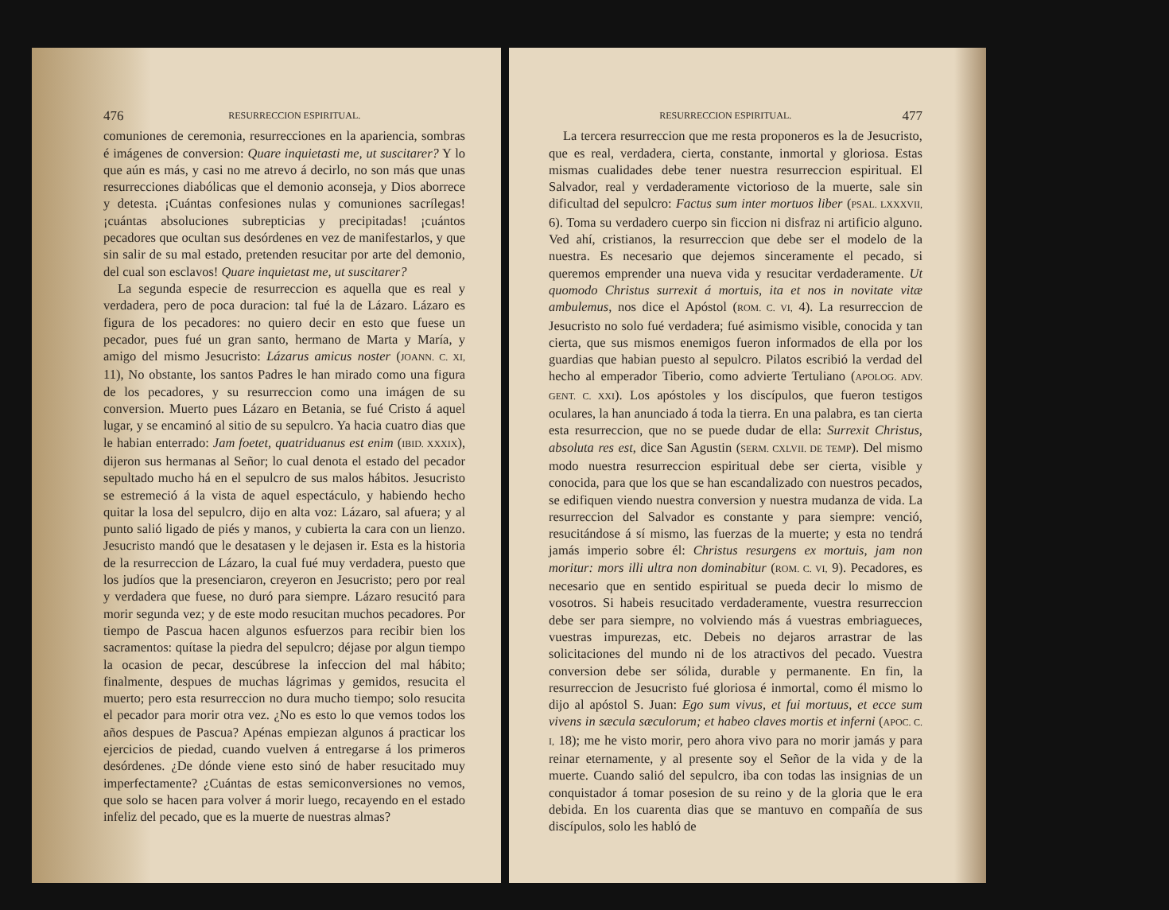476 RESURRECCION ESPIRITUAL.
comuniones de ceremonia, resurrecciones en la apariencia, sombras é imágenes de conversion: Quare inquietasti me, ut suscitarer? Y lo que aún es más, y casi no me atrevo á decirlo, no son más que unas resurrecciones diabólicas que el demonio aconseja, y Dios aborrece y detesta. ¡Cuántas confesiones nulas y comuniones sacrílegas! ¡cuántas absoluciones subrepticias y precipitadas! ¡cuántos pecadores que ocultan sus desórdenes en vez de manifestarlos, y que sin salir de su mal estado, pretenden resucitar por arte del demonio, del cual son esclavos! Quare inquietast me, ut suscitarer?
La segunda especie de resurreccion es aquella que es real y verdadera, pero de poca duracion: tal fué la de Lázaro. Lázaro es figura de los pecadores: no quiero decir en esto que fuese un pecador, pues fué un gran santo, hermano de Marta y María, y amigo del mismo Jesucristo: Lázarus amicus noster (JOANN. C. XI, 11), No obstante, los santos Padres le han mirado como una figura de los pecadores, y su resurreccion como una imágen de su conversion. Muerto pues Lázaro en Betania, se fué Cristo á aquel lugar, y se encaminó al sitio de su sepulcro. Ya hacia cuatro dias que le habian enterrado: Jam foetet, quatriduanus est enim (IBID. XXXIX), dijeron sus hermanas al Señor; lo cual denota el estado del pecador sepultado mucho há en el sepulcro de sus malos hábitos. Jesucristo se estremeció á la vista de aquel espectáculo, y habiendo hecho quitar la losa del sepulcro, dijo en alta voz: Lázaro, sal afuera; y al punto salió ligado de piés y manos, y cubierta la cara con un lienzo. Jesucristo mandó que le desatasen y le dejasen ir. Esta es la historia de la resurreccion de Lázaro, la cual fué muy verdadera, puesto que los judíos que la presenciaron, creyeron en Jesucristo; pero por real y verdadera que fuese, no duró para siempre. Lázaro resucitó para morir segunda vez; y de este modo resucitan muchos pecadores. Por tiempo de Pascua hacen algunos esfuerzos para recibir bien los sacramentos: quítase la piedra del sepulcro; déjase por algun tiempo la ocasion de pecar, descúbrese la infeccion del mal hábito; finalmente, despues de muchas lágrimas y gemidos, resucita el muerto; pero esta resurreccion no dura mucho tiempo; solo resucita el pecador para morir otra vez. ¿No es esto lo que vemos todos los años despues de Pascua? Apénas empiezan algunos á practicar los ejercicios de piedad, cuando vuelven á entregarse á los primeros desórdenes. ¿De dónde viene esto sinó de haber resucitado muy imperfectamente? ¿Cuántas de estas semiconversiones no vemos, que solo se hacen para volver á morir luego, recayendo en el estado infeliz del pecado, que es la muerte de nuestras almas?
RESURRECCION ESPIRITUAL. 477
La tercera resurreccion que me resta proponeros es la de Jesucristo, que es real, verdadera, cierta, constante, inmortal y gloriosa. Estas mismas cualidades debe tener nuestra resurreccion espiritual. El Salvador, real y verdaderamente victorioso de la muerte, sale sin dificultad del sepulcro: Factus sum inter mortuos liber (PSAL. LXXXVII, 6). Toma su verdadero cuerpo sin ficcion ni disfraz ni artificio alguno. Ved ahí, cristianos, la resurreccion que debe ser el modelo de la nuestra. Es necesario que dejemos sinceramente el pecado, si queremos emprender una nueva vida y resucitar verdaderamente. Ut quomodo Christus surrexit á mortuis, ita et nos in novitate vitæ ambulemus, nos dice el Apóstol (ROM. C. VI, 4). La resurreccion de Jesucristo no solo fué verdadera; fué asimismo visible, conocida y tan cierta, que sus mismos enemigos fueron informados de ella por los guardias que habian puesto al sepulcro. Pilatos escribió la verdad del hecho al emperador Tiberio, como advierte Tertuliano (APOLOG. ADV. GENT. C. XXI). Los apóstoles y los discípulos, que fueron testigos oculares, la han anunciado á toda la tierra. En una palabra, es tan cierta esta resurreccion, que no se puede dudar de ella: Surrexit Christus, absoluta res est, dice San Agustin (SERM. CXLVII. DE TEMP). Del mismo modo nuestra resurreccion espiritual debe ser cierta, visible y conocida, para que los que se han escandalizado con nuestros pecados, se edifiquen viendo nuestra conversion y nuestra mudanza de vida. La resurreccion del Salvador es constante y para siempre: venció, resucitándose á sí mismo, las fuerzas de la muerte; y esta no tendrá jamás imperio sobre él: Christus resurgens ex mortuis, jam non moritur: mors illi ultra non dominabitur (ROM. C. VI, 9). Pecadores, es necesario que en sentido espiritual se pueda decir lo mismo de vosotros. Si habeis resucitado verdaderamente, vuestra resurreccion debe ser para siempre, no volviendo más á vuestras embriagueces, vuestras impurezas, etc. Debeis no dejaros arrastrar de las solicitaciones del mundo ni de los atractivos del pecado. Vuestra conversion debe ser sólida, durable y permanente. En fin, la resurreccion de Jesucristo fué gloriosa é inmortal, como él mismo lo dijo al apóstol S. Juan: Ego sum vivus, et fui mortuus, et ecce sum vivens in sæcula sæculorum; et habeo claves mortis et inferni (APOC. C. I, 18); me he visto morir, pero ahora vivo para no morir jamás y para reinar eternamente, y al presente soy el Señor de la vida y de la muerte. Cuando salió del sepulcro, iba con todas las insignias de un conquistador á tomar posesion de su reino y de la gloria que le era debida. En los cuarenta dias que se mantuvo en compañía de sus discípulos, solo les habló de